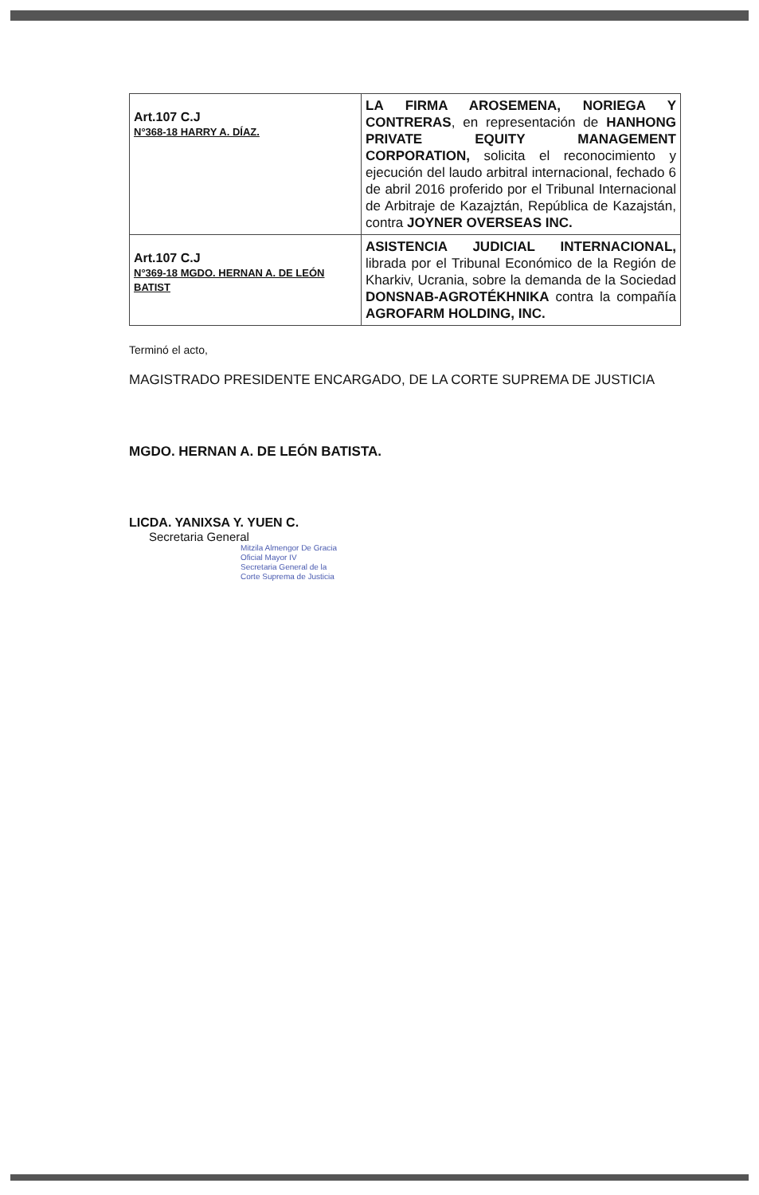| Art.107 C.J N°368-18 HARRY A. DÍAZ. | LA FIRMA AROSEMENA, NORIEGA Y CONTRERAS , en representación de HANHONG PRIVATE EQUITY MANAGEMENT CORPORATION, solicita el reconocimiento y ejecución del laudo arbitral internacional, fechado 6 de abril 2016 proferido por el Tribunal Internacional de Arbitraje de Kazajztán, República de Kazajstán, contra JOYNER OVERSEAS INC. |
| Art.107 C.J N°369-18 MGDO. HERNAN A. DE LEÓN BATIST | ASISTENCIA JUDICIAL INTERNACIONAL, librada por el Tribunal Económico de la Región de Kharkiv, Ucrania, sobre la demanda de la Sociedad DONSNAB-AGROTÉKHNIKA contra la compañía AGROFARM HOLDING, INC. |
Terminó el acto,
MAGISTRADO PRESIDENTE ENCARGADO, DE LA CORTE SUPREMA DE JUSTICIA
MGDO. HERNAN A. DE LEÓN BATISTA.
LICDA. YANIXSA Y. YUEN C.
Secretaria General
Mitzila Almengor De Gracia
Oficial Mayor IV
Secretaria General de la
Corte Suprema de Justicia